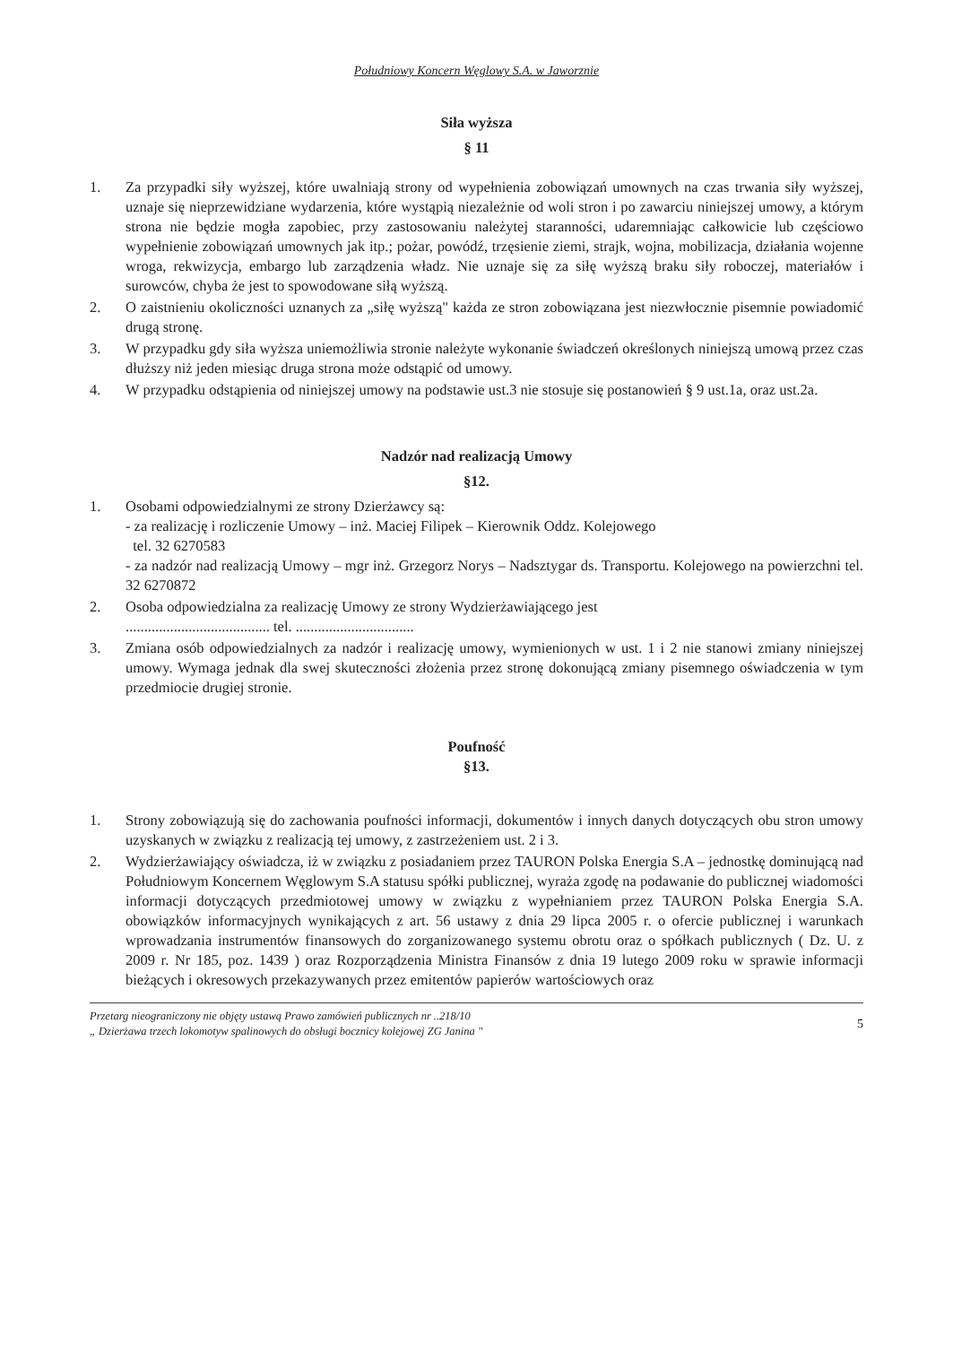Południowy Koncern Węglowy S.A. w Jaworznie
Siła wyższa
§ 11
1. Za przypadki siły wyższej, które uwalniają strony od wypełnienia zobowiązań umownych na czas trwania siły wyższej, uznaje się nieprzewidziane wydarzenia, które wystąpią niezależnie od woli stron i po zawarciu niniejszej umowy, a którym strona nie będzie mogła zapobiec, przy zastosowaniu należytej staranności, udaremniając całkowicie lub częściowo wypełnienie zobowiązań umownych jak itp.; pożar, powódź, trzęsienie ziemi, strajk, wojna, mobilizacja, działania wojenne wroga, rekwizycja, embargo lub zarządzenia władz. Nie uznaje się za siłę wyższą braku siły roboczej, materiałów i surowców, chyba że jest to spowodowane siłą wyższą.
2. O zaistnieniu okoliczności uznanych za „siłę wyższą" każda ze stron zobowiązana jest niezwłocznie pisemnie powiadomić drugą stronę.
3. W przypadku gdy siła wyższa uniemożliwia stronie należyte wykonanie świadczeń określonych niniejszą umową przez czas dłuższy niż jeden miesiąc druga strona może odstąpić od umowy.
4. W przypadku odstąpienia od niniejszej umowy na podstawie ust.3 nie stosuje się postanowień § 9 ust.1a, oraz ust.2a.
Nadzór nad realizacją Umowy
§12.
1. Osobami odpowiedzialnymi ze strony Dzierżawcy są:
- za realizację i rozliczenie Umowy – inż. Maciej Filipek – Kierownik Oddz. Kolejowego
tel. 32 6270583
- za nadzór nad realizacją Umowy – mgr inż. Grzegorz Norys – Nadsztygar ds. Transportu. Kolejowego na powierzchni tel. 32 6270872
2. Osoba odpowiedzialna za realizację Umowy ze strony Wydzierżawiającego jest
....................................... tel. ................................
3. Zmiana osób odpowiedzialnych za nadzór i realizację umowy, wymienionych w ust. 1 i 2 nie stanowi zmiany niniejszej umowy. Wymaga jednak dla swej skuteczności złożenia przez stronę dokonującą zmiany pisemnego oświadczenia w tym przedmiocie drugiej stronie.
Poufność
§13.
1. Strony zobowiązują się do zachowania poufności informacji, dokumentów i innych danych dotyczących obu stron umowy uzyskanych w związku z realizacją tej umowy, z zastrzeżeniem ust. 2 i 3.
2. Wydzierżawiający oświadcza, iż w związku z posiadaniem przez TAURON Polska Energia S.A – jednostkę dominującą nad Południowym Koncernem Węglowym S.A statusu spółki publicznej, wyraża zgodę na podawanie do publicznej wiadomości informacji dotyczących przedmiotowej umowy w związku z wypełnianiem przez TAURON Polska Energia S.A. obowiązków informacyjnych wynikających z art. 56 ustawy z dnia 29 lipca 2005 r. o ofercie publicznej i warunkach wprowadzania instrumentów finansowych do zorganizowanego systemu obrotu oraz o spółkach publicznych ( Dz. U. z 2009 r. Nr 185, poz. 1439 ) oraz Rozporządzenia Ministra Finansów z dnia 19 lutego 2009 roku w sprawie informacji bieżących i okresowych przekazywanych przez emitentów papierów wartościowych oraz
Przetarg nieograniczony nie objęty ustawą Prawo zamówień publicznych nr ..218/10
„ Dzierżawa trzech lokomotyw spalinowych do obsługi bocznicy kolejowej ZG Janina "
5